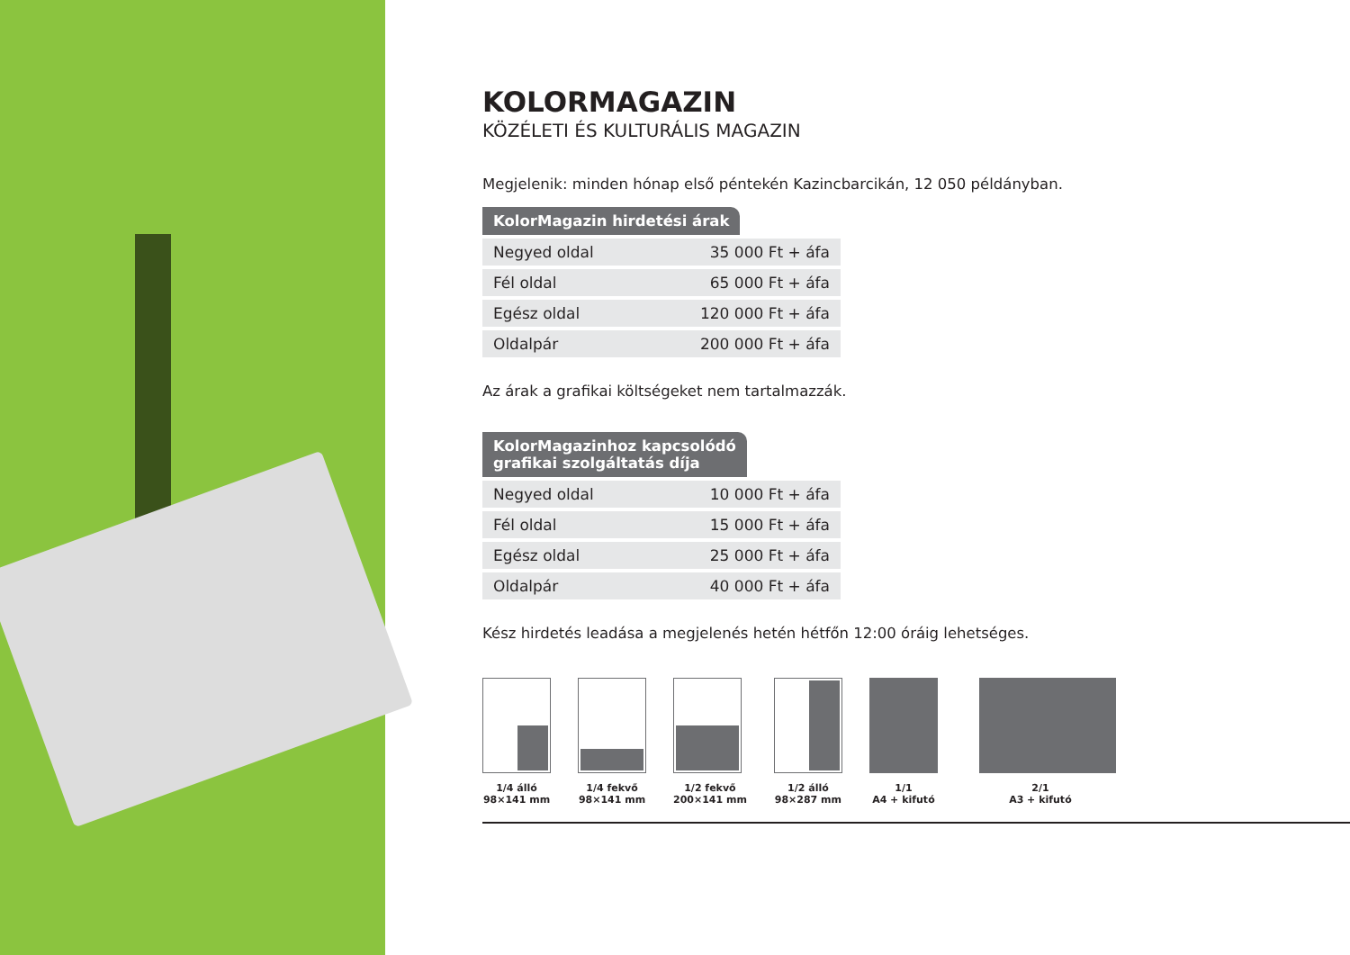KOLORMAGAZIN
KÖZÉLETI ÉS KULTURÁLIS MAGAZIN
Megjelenik: minden hónap első péntekén Kazincbarcikán, 12 050 példányban.
KolorMagazin hirdetési árak
| Negyed oldal | 35 000 Ft + áfa |
| Fél oldal | 65 000 Ft + áfa |
| Egész oldal | 120 000 Ft + áfa |
| Oldalpár | 200 000 Ft + áfa |
Az árak a grafikai költségeket nem tartalmazzák.
KolorMagazinhoz kapcsolódó
grafikai szolgáltatás díja
| Negyed oldal | 10 000 Ft + áfa |
| Fél oldal | 15 000 Ft + áfa |
| Egész oldal | 25 000 Ft + áfa |
| Oldalpár | 40 000 Ft + áfa |
Kész hirdetés leadása a megjelenés hetén hétfőn 12:00 óráig lehetséges.
1/4 álló
98×141 mm
1/4 fekvő
98×141 mm
1/2 fekvő
200×141 mm
1/2 álló
98×287 mm
1/1
A4 + kifutó
2/1
A3 + kifutó